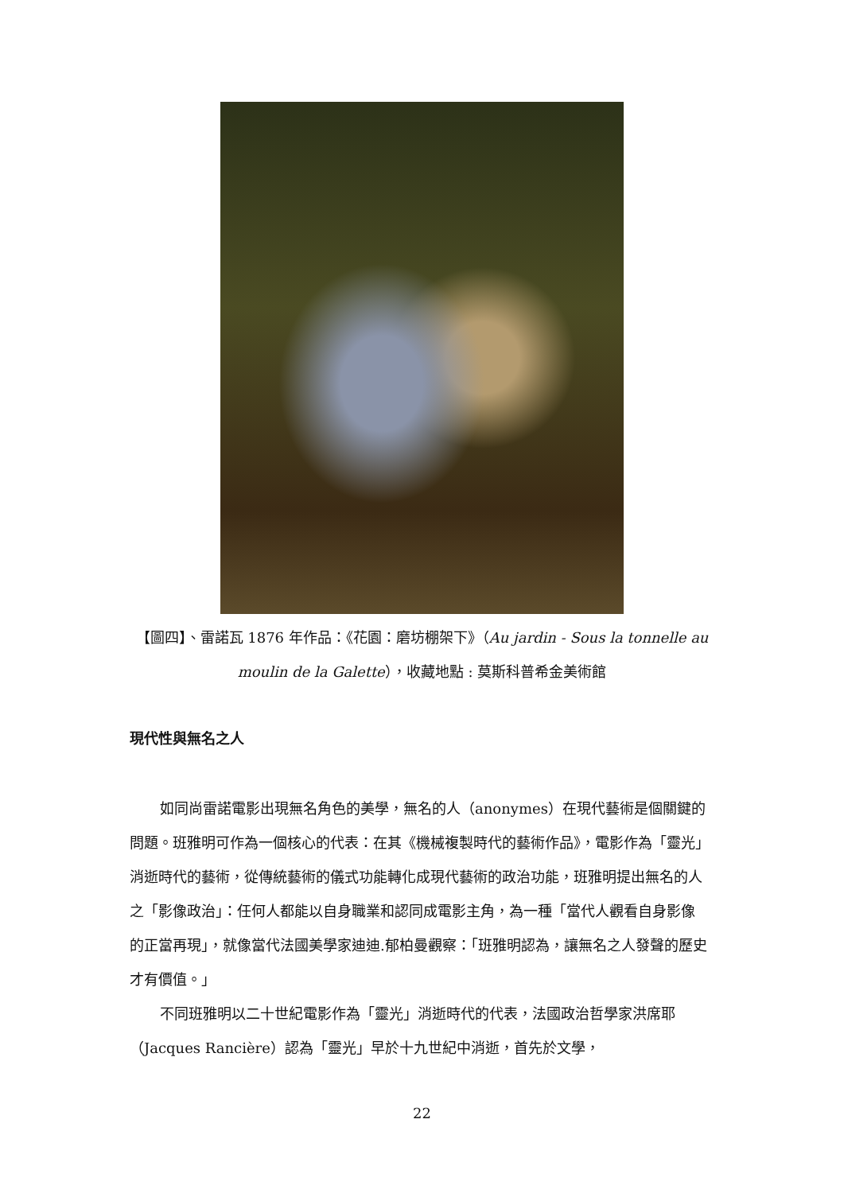【圖四】、雷諾瓦 1876 年作品：《花園：磨坊棚架下》（Au jardin - Sous la tonnelle au moulin de la Galette），收藏地點 : 莫斯科普希金美術館
現代性與無名之人
如同尚雷諾電影出現無名角色的美學，無名的人（anonymes）在現代藝術是個關鍵的問題。班雅明可作為一個核心的代表：在其《機械複製時代的藝術作品》，電影作為「靈光」消逝時代的藝術，從傳統藝術的儀式功能轉化成現代藝術的政治功能，班雅明提出無名的人之「影像政治」：任何人都能以自身職業和認同成電影主角，為一種「當代人觀看自身影像的正當再現」，就像當代法國美學家迪迪.郁柏曼觀察：「班雅明認為，讓無名之人發聲的歷史才有價值。」
不同班雅明以二十世紀電影作為「靈光」消逝時代的代表，法國政治哲學家洪席耶（Jacques Rancière）認為「靈光」早於十九世紀中消逝，首先於文學，
22